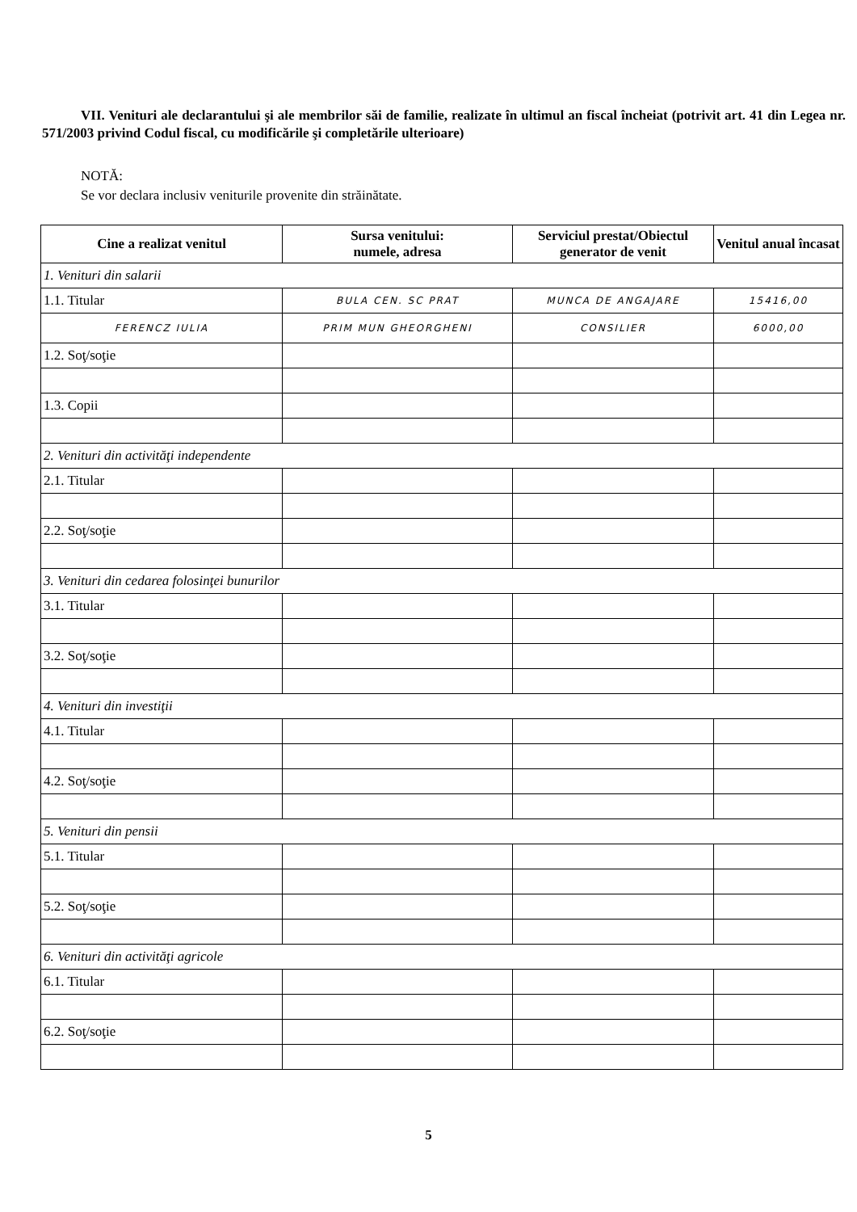VII. Venituri ale declarantului şi ale membrilor săi de familie, realizate în ultimul an fiscal încheiat (potrivit art. 41 din Legea nr. 571/2003 privind Codul fiscal, cu modificările şi completările ulterioare)
NOTĂ:
Se vor declara inclusiv veniturile provenite din străinătate.
| Cine a realizat venitul | Sursa venitului: numele, adresa | Serviciul prestat/Obiectul generator de venit | Venitul anual încasat |
| --- | --- | --- | --- |
| 1. Venituri din salarii | | | |
| 1.1. Titular | BULA CEN. SC PRAT | MUNCA DE ANGAJARE | 15416,00 |
| FERENCZ IULIA | PRIM MUN GHEORGHENI | CONSILIER | 6000,00 |
| 1.2. Soţ/soţie | | | |
| 1.3. Copii | | | |
| 2. Venituri din activităţi independente | | | |
| 2.1. Titular | | | |
| 2.2. Soţ/soţie | | | |
| 3. Venituri din cedarea folosinţei bunurilor | | | |
| 3.1. Titular | | | |
| 3.2. Soţ/soţie | | | |
| 4. Venituri din investiţii | | | |
| 4.1. Titular | | | |
| 4.2. Soţ/soţie | | | |
| 5. Venituri din pensii | | | |
| 5.1. Titular | | | |
| 5.2. Soţ/soţie | | | |
| 6. Venituri din activităţi agricole | | | |
| 6.1. Titular | | | |
| 6.2. Soţ/soţie | | | |
5